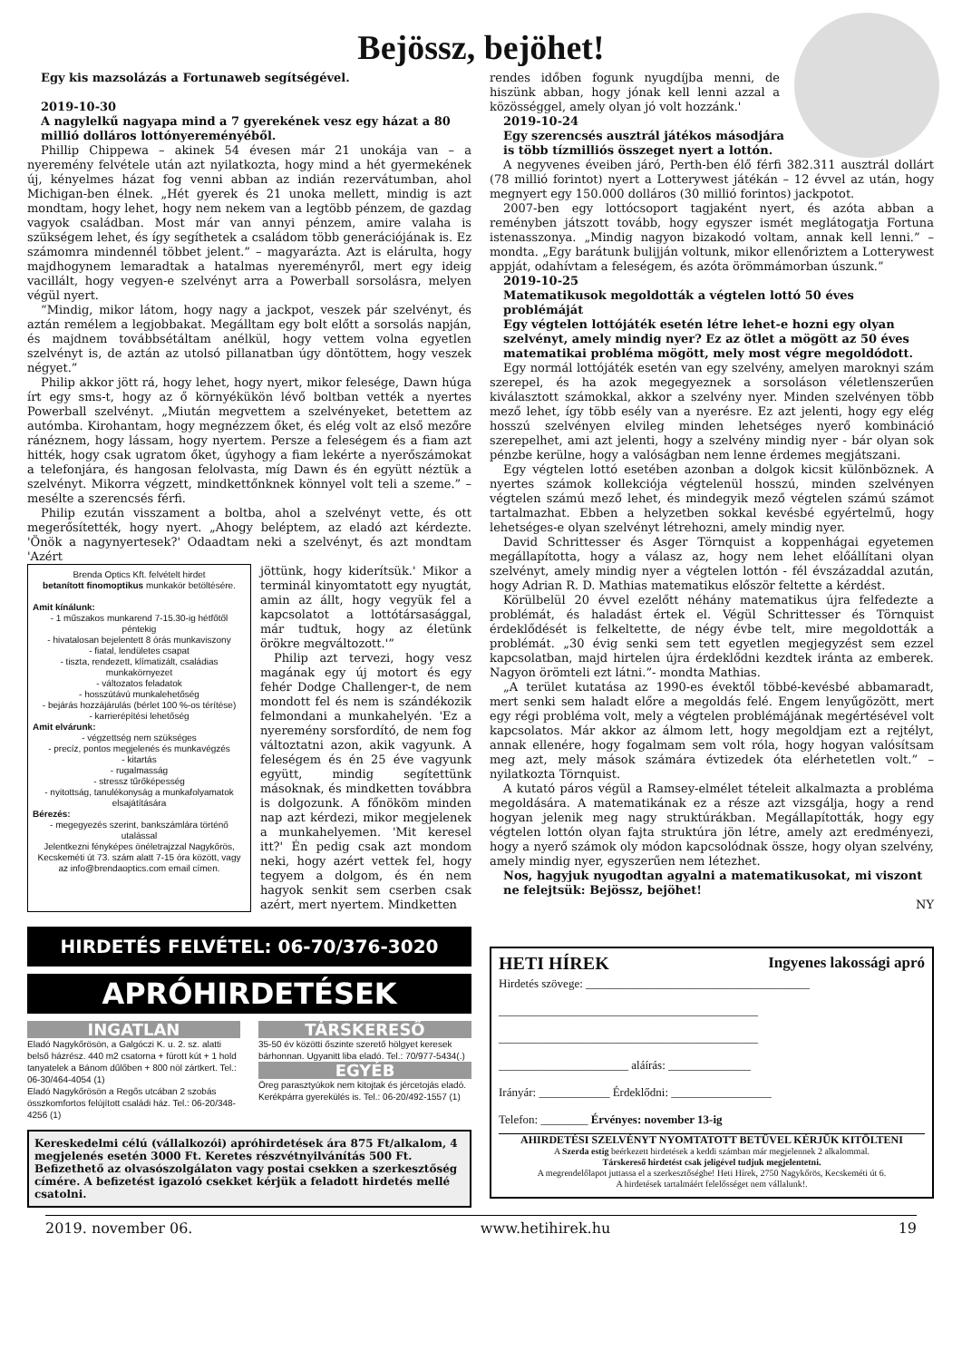Bejössz, bejöhet!
Egy kis mazsolázás a Fortunaweb segítségével.
2019-10-30
A nagylelkű nagyapa mind a 7 gyerekének vesz egy házat a 80 millió dolláros lottónyereményéből.
Phillip Chippewa – akinek 54 évesen már 21 unokája van – a nyeremény felvétele után azt nyilatkozta, hogy mind a hét gyermekének új, kényelmes házat fog venni abban az indián rezervátumban, ahol Michigan-ben élnek. „Hét gyerek és 21 unoka mellett, mindig is azt mondtam, hogy lehet, hogy nem nekem van a legtöbb pénzem, de gazdag vagyok családban. Most már van annyi pénzem, amire valaha is szükségem lehet, és így segíthetek a családom több generációjának is. Ez számomra mindennél többet jelent.” – magyarázta. Azt is elárulta, hogy majdhogynem lemaradtak a hatalmas nyereményről, mert egy ideig vacillált, hogy vegyen-e szelvényt arra a Powerball sorsolásra, melyen végül nyert.
“Mindig, mikor látom, hogy nagy a jackpot, veszek pár szelvényt, és aztán remélem a legjobbakat. Megálltam egy bolt előtt a sorsolás napján, és majdnem továbbsétáltam anélkül, hogy vettem volna egyetlen szelvényt is, de aztán az utolsó pillanatban úgy döntöttem, hogy veszek négyet.”
Philip akkor jött rá, hogy lehet, hogy nyert, mikor felesége, Dawn húga írt egy sms-t, hogy az ő környékükön lévő boltban vették a nyertes Powerball szelvényt. „Miután megvettem a szelvényeket, betettem az autómba. Kirohantam, hogy megnézzem őket, és elég volt az első mezőre ránéznem, hogy lássam, hogy nyertem. Persze a feleségem és a fiam azt hitték, hogy csak ugratom őket, úgyhogy a fiam lekérte a nyerőszámokat a telefonjára, és hangosan felolvasta, míg Dawn és én együtt néztük a szelvényt. Mikorra végzett, mindkettőnknek könnyel volt teli a szeme.” – mesélte a szerencsés férfi.
Philip ezután visszament a boltba, ahol a szelvényt vette, és ott megerősítették, hogy nyert. „Ahogy beléptem, az eladó azt kérdezte. 'Önök a nagynyertesek?' Odaadtam neki a szelvényt, és azt mondtam 'Azért
Brenda Optics Kft. felvételt hirdet
betanított finomoptikus munkakör betöltésére.
Amit kínálunk:
- 1 műszakos munkarend 7-15.30-ig hétfőtől péntekig
- hivatalosan bejelentett 8 órás munkaviszony
- fiatal, lendületes csapat
- tiszta, rendezett, klímatizált, családias munkakörnyezet
- változatos feladatok
- hosszútávú munkalehetőség
- bejárás hozzájárulás (bérlet 100 %-os térítése)
- karrierépítési lehetőség
Amit elvárunk:
- végzettség nem szükséges
- precíz, pontos megjelenés és munkavégzés
- kitartás
- rugalmasság
- stressz tűrőképesség
- nyitottság, tanulékonyság a munkafolyamatok elsajátítására
Bérezés:
- megegyezés szerint, bankszámlára történő utalással
Jelentkezni fényképes önéletrajzzal Nagykőrös, Kecskeméti út 73. szám alatt 7-15 óra között, vagy az info@brendaoptics.com email címen.
jöttünk, hogy kiderítsük.' Mikor a terminál kinyomtatott egy nyugtát, amin az állt, hogy vegyük fel a kapcsolatot a lottótársasággal, már tudtuk, hogy az életünk örökre megváltozott.'”
Philip azt tervezi, hogy vesz magának egy új motort és egy fehér Dodge Challenger-t, de nem mondott fel és nem is szándékozik felmondani a munkahelyén. 'Ez a nyeremény sorsfordító, de nem fog változtatni azon, akik vagyunk. A feleségem és én 25 éve vagyunk együtt, mindig segítettünk másoknak, és mindketten továbbra is dolgozunk. A főnököm minden nap azt kérdezi, mikor megjelenek a munkahelyemen. 'Mit keresel itt?' Én pedig csak azt mondom neki, hogy azért vettek fel, hogy tegyem a dolgom, és én nem hagyok senkit sem cserben csak azért, mert nyertem. Mindketten
rendes időben fogunk nyugdíjba menni, de hiszünk abban, hogy jónak kell lenni azzal a közösséggel, amely olyan jó volt hozzánk.'
2019-10-24
Egy szerencsés ausztrál játékos másodjára is több tízmilliós összeget nyert a lottón.
A negyvenes éveiben járó, Perth-ben élő férfi 382.311 ausztrál dollárt (78 millió forintot) nyert a Lotterywest játékán – 12 évvel az után, hogy megnyert egy 150.000 dolláros (30 millió forintos) jackpotot.
2007-ben egy lottócsoport tagjaként nyert, és azóta abban a reményben játszott tovább, hogy egyszer ismét meglátogatja Fortuna istenasszonya. „Mindig nagyon bizakodó voltam, annak kell lenni.” – mondta. „Egy barátunk bulijján voltunk, mikor ellenőriztem a Lotterywest appját, odahívtam a feleségem, és azóta örömmámorban úszunk.”
2019-10-25
Matematikusok megoldották a végtelen lottó 50 éves problémáját
Egy végtelen lottójáték esetén létre lehet-e hozni egy olyan szelvényt, amely mindig nyer? Ez az ötlet a mögött az 50 éves matematikai probléma mögött, mely most végre megoldódott.
Egy normál lottójáték esetén van egy szelvény, amelyen maroknyi szám szerepel, és ha azok megegyeznek a sorsoláson véletlenszerűen kiválasztott számokkal, akkor a szelvény nyer. Minden szelvényen több mező lehet, így több esély van a nyerésre. Ez azt jelenti, hogy egy elég hosszú szelvényen elvileg minden lehetséges nyerő kombináció szerepelhet, ami azt jelenti, hogy a szelvény mindig nyer - bár olyan sok pénzbe kerülne, hogy a valóságban nem lenne érdemes megjátszani.
Egy végtelen lottó esetében azonban a dolgok kicsit különböznek. A nyertes számok kollekciója végtelenül hosszú, minden szelvényen végtelen számú mező lehet, és mindegyik mező végtelen számú számot tartalmazhat. Ebben a helyzetben sokkal kevésbé egyértelmű, hogy lehetséges-e olyan szelvényt létrehozni, amely mindig nyer.
David Schrittesser és Asger Törnquist a koppenhágai egyetemen megállapította, hogy a válasz az, hogy nem lehet előállítani olyan szelvényt, amely mindig nyer a végtelen lottón - fél évszázaddal azután, hogy Adrian R. D. Mathias matematikus először feltette a kérdést.
Körülbelül 20 évvel ezelőtt néhány matematikus újra felfedezte a problémát, és haladást értek el. Végül Schrittesser és Törnquist érdeklődését is felkeltette, de négy évbe telt, mire megoldották a problémát. „30 évig senki sem tett egyetlen megjegyzést sem ezzel kapcsolatban, majd hirtelen újra érdeklődni kezdtek iránta az emberek. Nagyon örömteli ezt látni.”- mondta Mathias.
„A terület kutatása az 1990-es évektől többé-kevésbé abbamaradt, mert senki sem haladt előre a megoldás felé. Engem lenyűgözött, mert egy régi probléma volt, mely a végtelen problémájának megértésével volt kapcsolatos. Már akkor az álmom lett, hogy megoldjam ezt a rejtélyt, annak ellenére, hogy fogalmam sem volt róla, hogy hogyan valósítsam meg azt, mely mások számára évtizedek óta elérhetetlen volt.” – nyilatkozta Törnquist.
A kutató páros végül a Ramsey-elmélet tételeit alkalmazta a probléma megoldására. A matematikának ez a része azt vizsgálja, hogy a rend hogyan jelenik meg nagy struktúrákban. Megállapították, hogy egy végtelen lottón olyan fajta struktúra jön létre, amely azt eredményezi, hogy a nyerő számok oly módon kapcsolódnak össze, hogy olyan szelvény, amely mindig nyer, egyszerűen nem létezhet.
Nos, hagyjuk nyugodtan agyalni a matematikusokat, mi viszont ne felejtsük: Bejössz, bejöhet!
NY
HIRDETÉS FELVÉTEL: 06-70/376-3020
APRÓHIRDETÉSEK
INGATLAN
Eladó Nagykőrösön, a Galgóczi K. u. 2. sz. alatti belső házrész. 440 m2 csatorna + fúrott kút + 1 hold tanyatelek a Bánom dűlőben + 800 nöl zártkert. Tel.: 06-30/464-4054 (1)
Eladó Nagykőrösön a Regős utcában 2 szobás összkomfortos felújított családi ház. Tel.: 06-20/348-4256 (1)
TÁRSKERESŐ
35-50 év közötti őszinte szerető hölgyet keresek bárhonnan. Ugyanitt liba eladó. Tel.: 70/977-5434(.)
EGYÉB
Öreg parasztyúkok nem kitojtak és jércetojás eladó. Kerékpárra gyerekülés is. Tel.: 06-20/492-1557 (1)
Kereskedelmi célú (vállalkozói) apróhirdetések ára 875 Ft/alkalom, 4 megjelenés esetén 3000 Ft. Keretes részvétnyilvánítás 500 Ft. Befizethető az olvasószolgálaton vagy postai csekken a szerkesztőség címére. A befizetést igazoló csekket kérjük a feladott hirdetés mellé csatolni.
HETI HÍREK Ingyenes lakossági apró
Hirdetés szövege: ______________________________________
____________________________________________
____________________________________________
______________________ aláírás: ______________
Irányár: ____________ Érdeklődni: _________________
Telefon: ________ Érvényes: november 13-ig
AHIRDETÉSI SZELVÉNYT NYOMTATOTT BETŰVEL KÉRJÜK KITÖLTENI
A Szerda estig beérkezett hirdetések a keddi számban már megjelennek 2 alkalommal.
Társkereső hirdetést csak jeligével tudjuk megjelentetni.
A megrendelőlapot juttassa el a szerkesztőségbe! Heti Hírek, 2750 Nagykőrös, Kecskeméti út 6.
A hirdetések tartalmáért felelősséget nem vállalunk!.
2019. november 06. www.hetihirek.hu 19